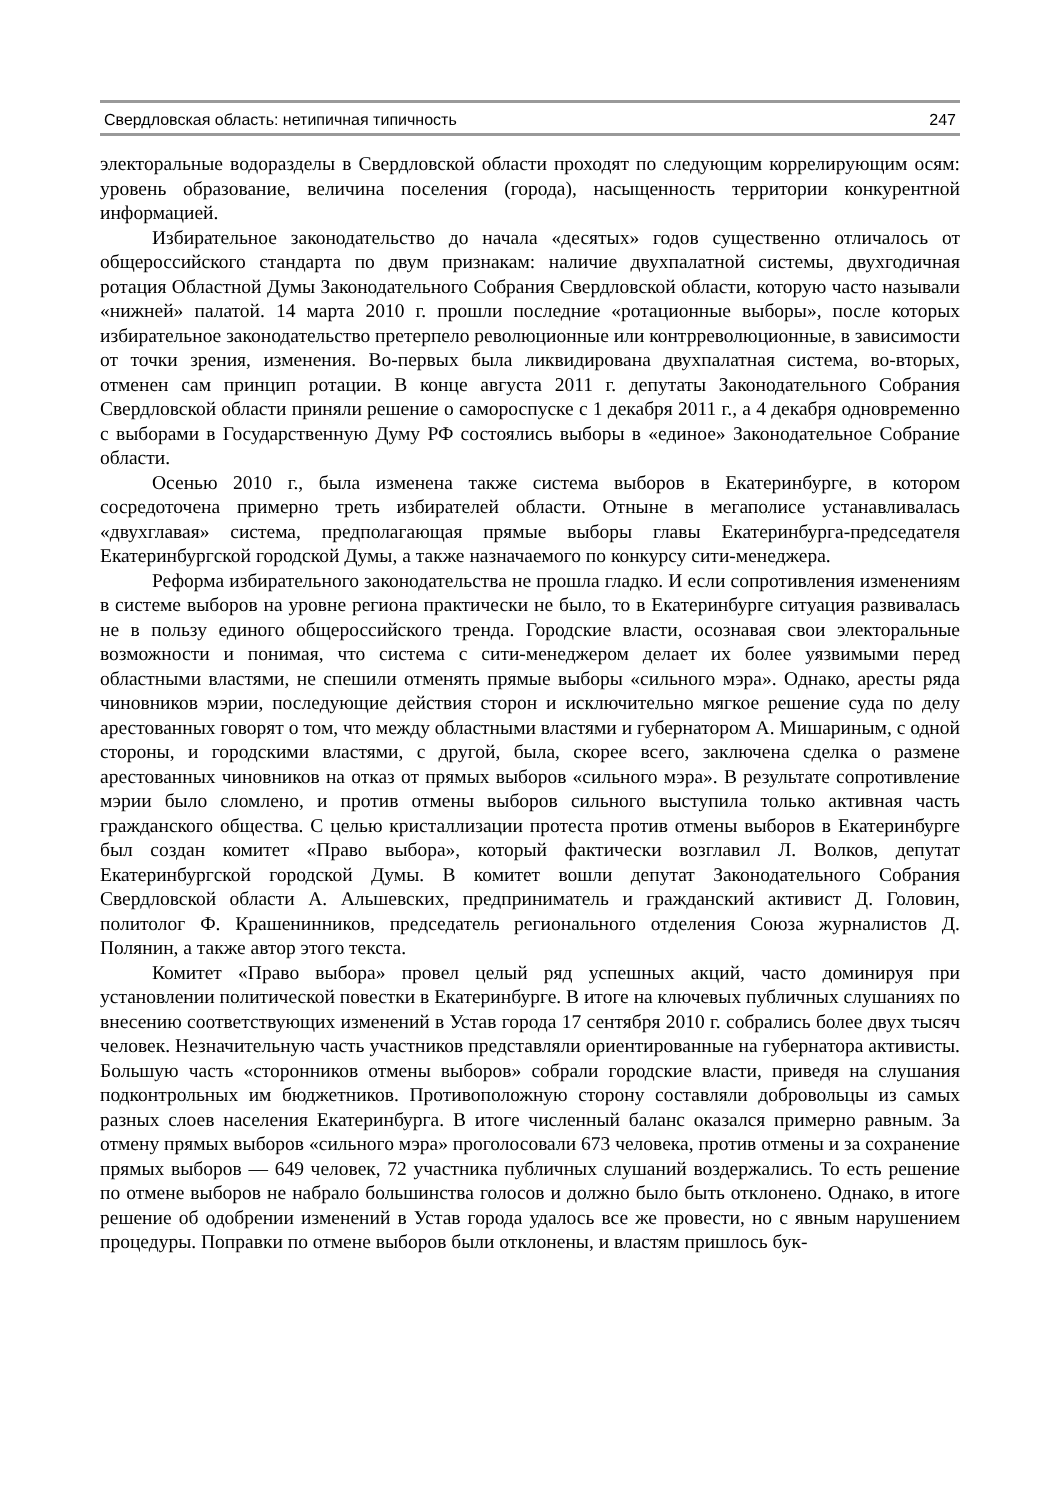Свердловская область: нетипичная типичность 247
электоральные водоразделы в Свердловской области проходят по следующим коррелирующим осям: уровень образование, величина поселения (города), насыщенность территории конкурентной информацией.
Избирательное законодательство до начала «десятых» годов существенно отличалось от общероссийского стандарта по двум признакам: наличие двухпалатной системы, двухгодичная ротация Областной Думы Законодательного Собрания Свердловской области, которую часто называли «нижней» палатой. 14 марта 2010 г. прошли последние «ротационные выборы», после которых избирательное законодательство претерпело революционные или контрреволюционные, в зависимости от точки зрения, изменения. Во-первых была ликвидирована двухпалатная система, во-вторых, отменен сам принцип ротации. В конце августа 2011 г. депутаты Законодательного Собрания Свердловской области приняли решение о самороспуске с 1 декабря 2011 г., а 4 декабря одновременно с выборами в Государственную Думу РФ состоялись выборы в «единое» Законодательное Собрание области.
Осенью 2010 г., была изменена также система выборов в Екатеринбурге, в котором сосредоточена примерно треть избирателей области. Отныне в мегаполисе устанавливалась «двухглавая» система, предполагающая прямые выборы главы Екатеринбурга-председателя Екатеринбургской городской Думы, а также назначаемого по конкурсу сити-менеджера.
Реформа избирательного законодательства не прошла гладко. И если сопротивления изменениям в системе выборов на уровне региона практически не было, то в Екатеринбурге ситуация развивалась не в пользу единого общероссийского тренда. Городские власти, осознавая свои электоральные возможности и понимая, что система с сити-менеджером делает их более уязвимыми перед областными властями, не спешили отменять прямые выборы «сильного мэра». Однако, аресты ряда чиновников мэрии, последующие действия сторон и исключительно мягкое решение суда по делу арестованных говорят о том, что между областными властями и губернатором А. Мишариным, с одной стороны, и городскими властями, с другой, была, скорее всего, заключена сделка о размене арестованных чиновников на отказ от прямых выборов «сильного мэра». В результате сопротивление мэрии было сломлено, и против отмены выборов сильного выступила только активная часть гражданского общества. С целью кристаллизации протеста против отмены выборов в Екатеринбурге был создан комитет «Право выбора», который фактически возглавил Л. Волков, депутат Екатеринбургской городской Думы. В комитет вошли депутат Законодательного Собрания Свердловской области А. Альшевских, предприниматель и гражданский активист Д. Головин, политолог Ф. Крашенинников, председатель регионального отделения Союза журналистов Д. Полянин, а также автор этого текста.
Комитет «Право выбора» провел целый ряд успешных акций, часто доминируя при установлении политической повестки в Екатеринбурге. В итоге на ключевых публичных слушаниях по внесению соответствующих изменений в Устав города 17 сентября 2010 г. собрались более двух тысяч человек. Незначительную часть участников представляли ориентированные на губернатора активисты. Большую часть «сторонников отмены выборов» собрали городские власти, приведя на слушания подконтрольных им бюджетников. Противоположную сторону составляли добровольцы из самых разных слоев населения Екатеринбурга. В итоге численный баланс оказался примерно равным. За отмену прямых выборов «сильного мэра» проголосовали 673 человека, против отмены и за сохранение прямых выборов — 649 человек, 72 участника публичных слушаний воздержались. То есть решение по отмене выборов не набрало большинства голосов и должно было быть отклонено. Однако, в итоге решение об одобрении изменений в Устав города удалось все же провести, но с явным нарушением процедуры. Поправки по отмене выборов были отклонены, и властям пришлось бук-